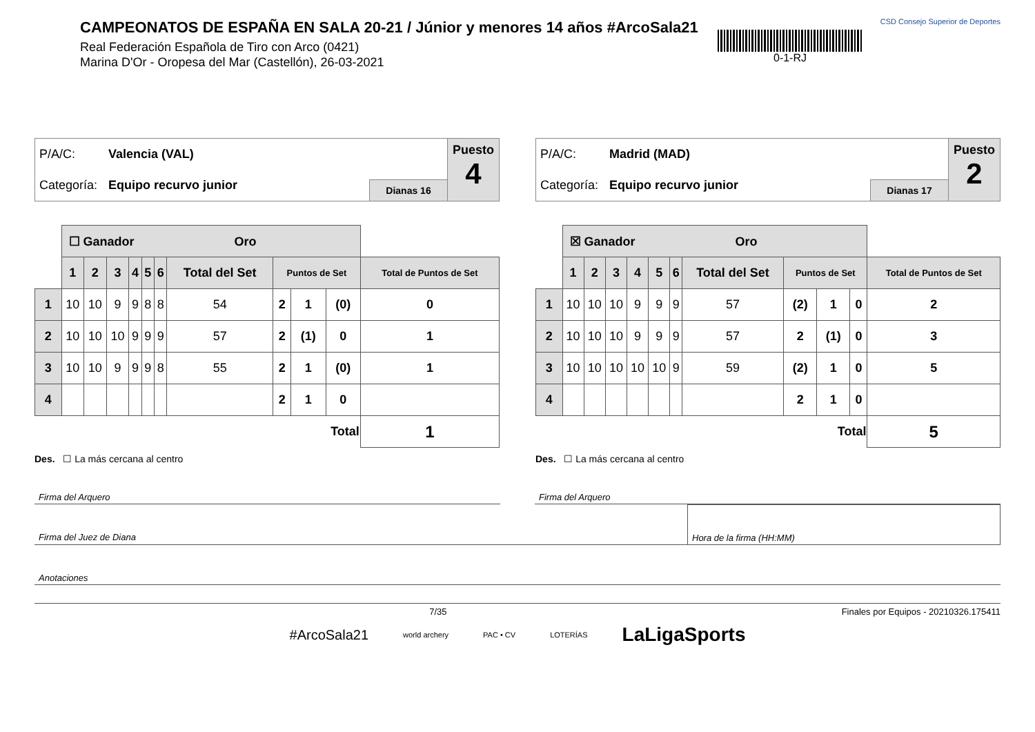CAMPEONATOS DE ESPAÑA EN SALA 20-21 / Júnior y menores 14 años #ArcoSala21
Real Federación Española de Tiro con Arco (0421)
Marina D'Or - Oropesa del Mar (Castellón), 26-03-2021
0-1-RJ
CSD Consejo Superior de Deportes
P/A/C: Valencia (VAL)
Categoría: Equipo recurvo junior
Dianas 16
Puesto
4
| | ☐ Ganador Oro | | | | | | | | | | |
| | 1 | 2 | 3 | 4 | 5 | 6 | Total del Set | Puntos de Set | | | Total de Puntos de Set |
| 1 | 10 | 10 | 9 | 9 | 8 | 8 | 54 | 2 | 1 | (0) | 0 |
| 2 | 10 | 10 | 10 | 9 | 9 | 9 | 57 | 2 | (1) | 0 | 1 |
| 3 | 10 | 10 | 9 | 9 | 9 | 8 | 55 | 2 | 1 | (0) | 1 |
| 4 | | | | | | | | 2 | 1 | 0 | |
| | | | | | | | | Total | | | 1 |
Des. ☐ La más cercana al centro
P/A/C: Madrid (MAD)
Categoría: Equipo recurvo junior
Dianas 17
Puesto
2
| | ☒ Ganador Oro | | | | | | | | | | |
| | 1 | 2 | 3 | 4 | 5 | 6 | Total del Set | Puntos de Set | | | Total de Puntos de Set |
| 1 | 10 | 10 | 10 | 9 | 9 | 9 | 57 | (2) | 1 | 0 | 2 |
| 2 | 10 | 10 | 10 | 9 | 9 | 9 | 57 | 2 | (1) | 0 | 3 |
| 3 | 10 | 10 | 10 | 10 | 10 | 9 | 59 | (2) | 1 | 0 | 5 |
| 4 | | | | | | | | 2 | 1 | 0 | |
| | | | | | | | | Total | | | 5 |
Des. ☐ La más cercana al centro
Firma del Arquero Firma del Arquero
Firma del Juez de Diana Hora de la firma (HH:MM)
Anotaciones
7/35 Finales por Equipos - 20210326.175411
#ArcoSala21 world archery PAC • CV LOTERÍAS LaLigaSports